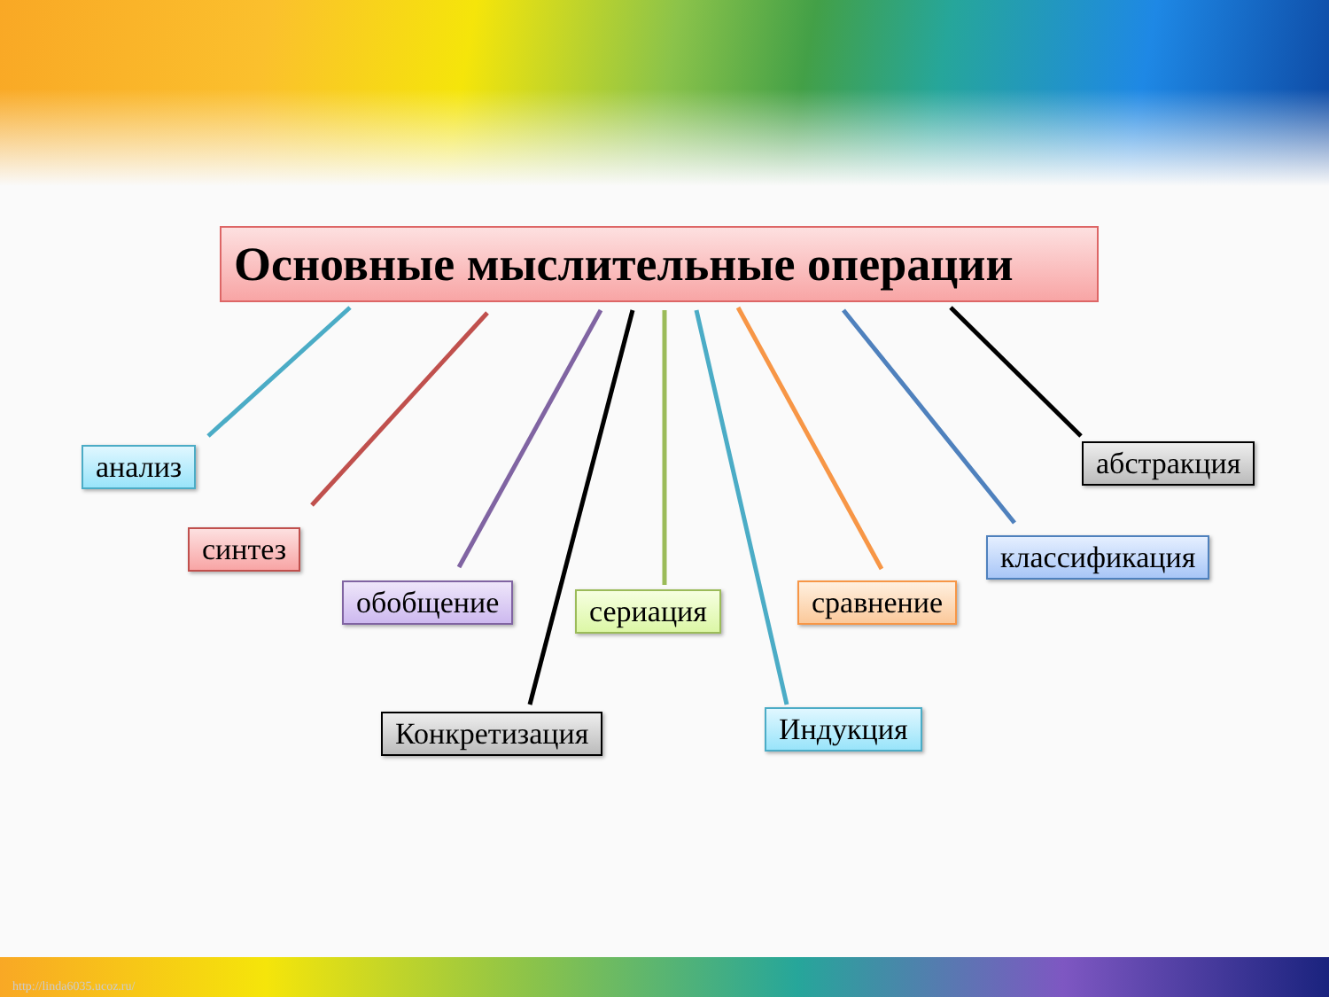Основные мыслительные операции
анализ
синтез
обобщение сериация сравнение
классификация
абстракция
Конкретизация Индукция
http://linda6035.ucoz.ru/